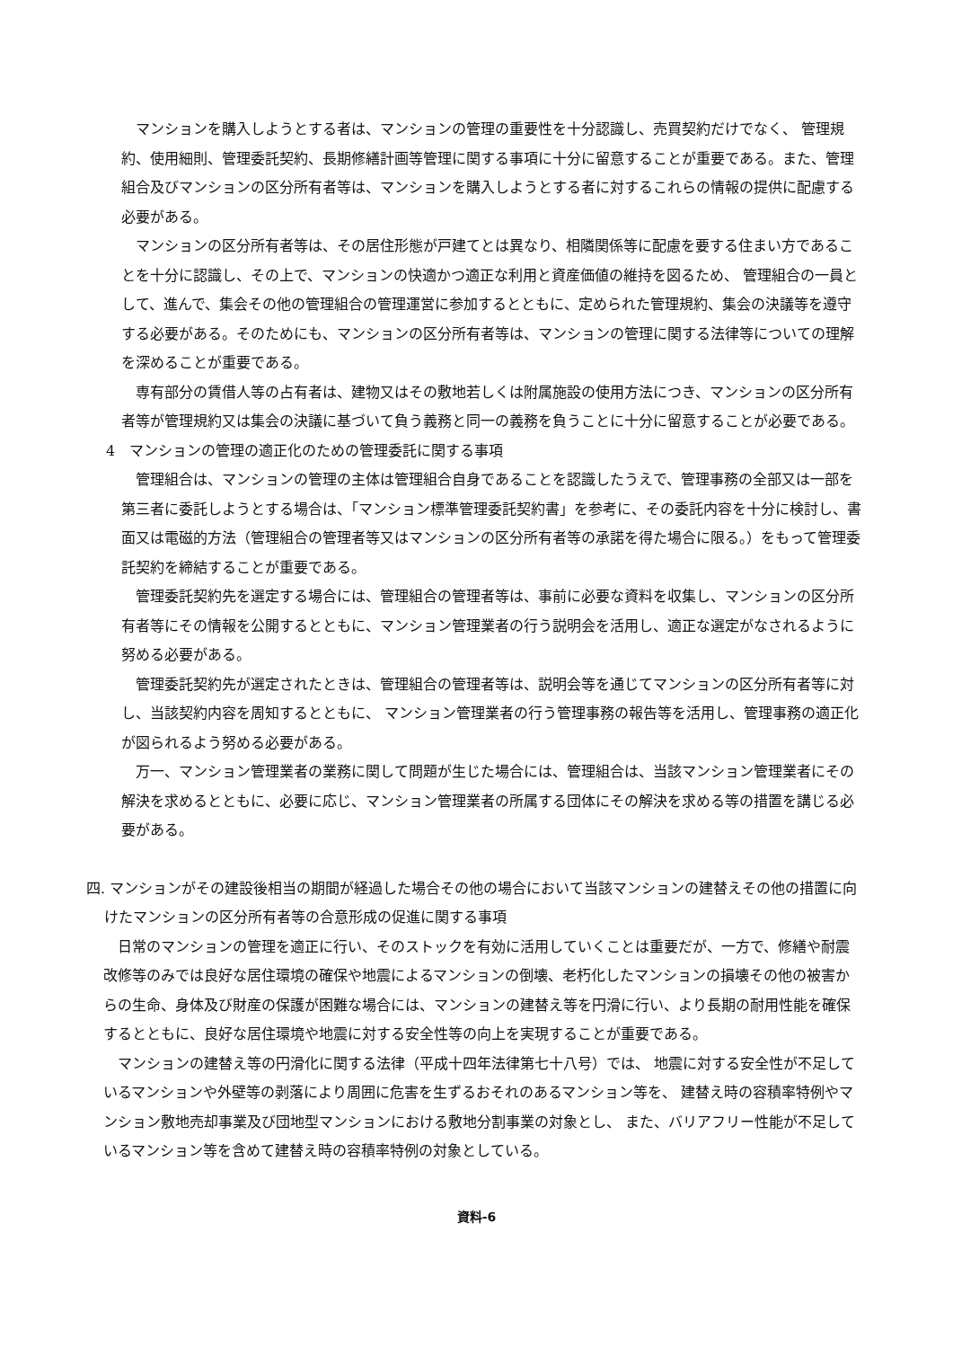マンションを購入しようとする者は、マンションの管理の重要性を十分認識し、売買契約だけでなく、 管理規約、使用細則、管理委託契約、長期修繕計画等管理に関する事項に十分に留意することが重要である。また、管理組合及びマンションの区分所有者等は、マンションを購入しようとする者に対するこれらの情報の提供に配慮する必要がある。
マンションの区分所有者等は、その居住形態が戸建てとは異なり、相隣関係等に配慮を要する住まい方であることを十分に認識し、その上で、マンションの快適かつ適正な利用と資産価値の維持を図るため、 管理組合の一員として、進んで、集会その他の管理組合の管理運営に参加するとともに、定められた管理規約、集会の決議等を遵守する必要がある。そのためにも、マンションの区分所有者等は、マンションの管理に関する法律等についての理解を深めることが重要である。
専有部分の賃借人等の占有者は、建物又はその敷地若しくは附属施設の使用方法につき、マンションの区分所有者等が管理規約又は集会の決議に基づいて負う義務と同一の義務を負うことに十分に留意することが必要である。
4　マンションの管理の適正化のための管理委託に関する事項
管理組合は、マンションの管理の主体は管理組合自身であることを認識したうえで、管理事務の全部又は一部を第三者に委託しようとする場合は、「マンション標準管理委託契約書」を参考に、その委託内容を十分に検討し、書面又は電磁的方法（管理組合の管理者等又はマンションの区分所有者等の承諾を得た場合に限る。）をもって管理委託契約を締結することが重要である。
管理委託契約先を選定する場合には、管理組合の管理者等は、事前に必要な資料を収集し、マンションの区分所有者等にその情報を公開するとともに、マンション管理業者の行う説明会を活用し、適正な選定がなされるように努める必要がある。
管理委託契約先が選定されたときは、管理組合の管理者等は、説明会等を通じてマンションの区分所有者等に対し、当該契約内容を周知するとともに、 マンション管理業者の行う管理事務の報告等を活用し、管理事務の適正化が図られるよう努める必要がある。
万一、マンション管理業者の業務に関して問題が生じた場合には、管理組合は、当該マンション管理業者にその解決を求めるとともに、必要に応じ、マンション管理業者の所属する団体にその解決を求める等の措置を講じる必要がある。
四. マンションがその建設後相当の期間が経過した場合その他の場合において当該マンションの建替えその他の措置に向けたマンションの区分所有者等の合意形成の促進に関する事項
日常のマンションの管理を適正に行い、そのストックを有効に活用していくことは重要だが、一方で、修繕や耐震改修等のみでは良好な居住環境の確保や地震によるマンションの倒壊、老朽化したマンションの損壊その他の被害からの生命、身体及び財産の保護が困難な場合には、マンションの建替え等を円滑に行い、より長期の耐用性能を確保するとともに、良好な居住環境や地震に対する安全性等の向上を実現することが重要である。
マンションの建替え等の円滑化に関する法律（平成十四年法律第七十八号）では、 地震に対する安全性が不足しているマンションや外壁等の剥落により周囲に危害を生ずるおそれのあるマンション等を、 建替え時の容積率特例やマンション敷地売却事業及び団地型マンションにおける敷地分割事業の対象とし、 また、バリアフリー性能が不足しているマンション等を含めて建替え時の容積率特例の対象としている。
資料-6